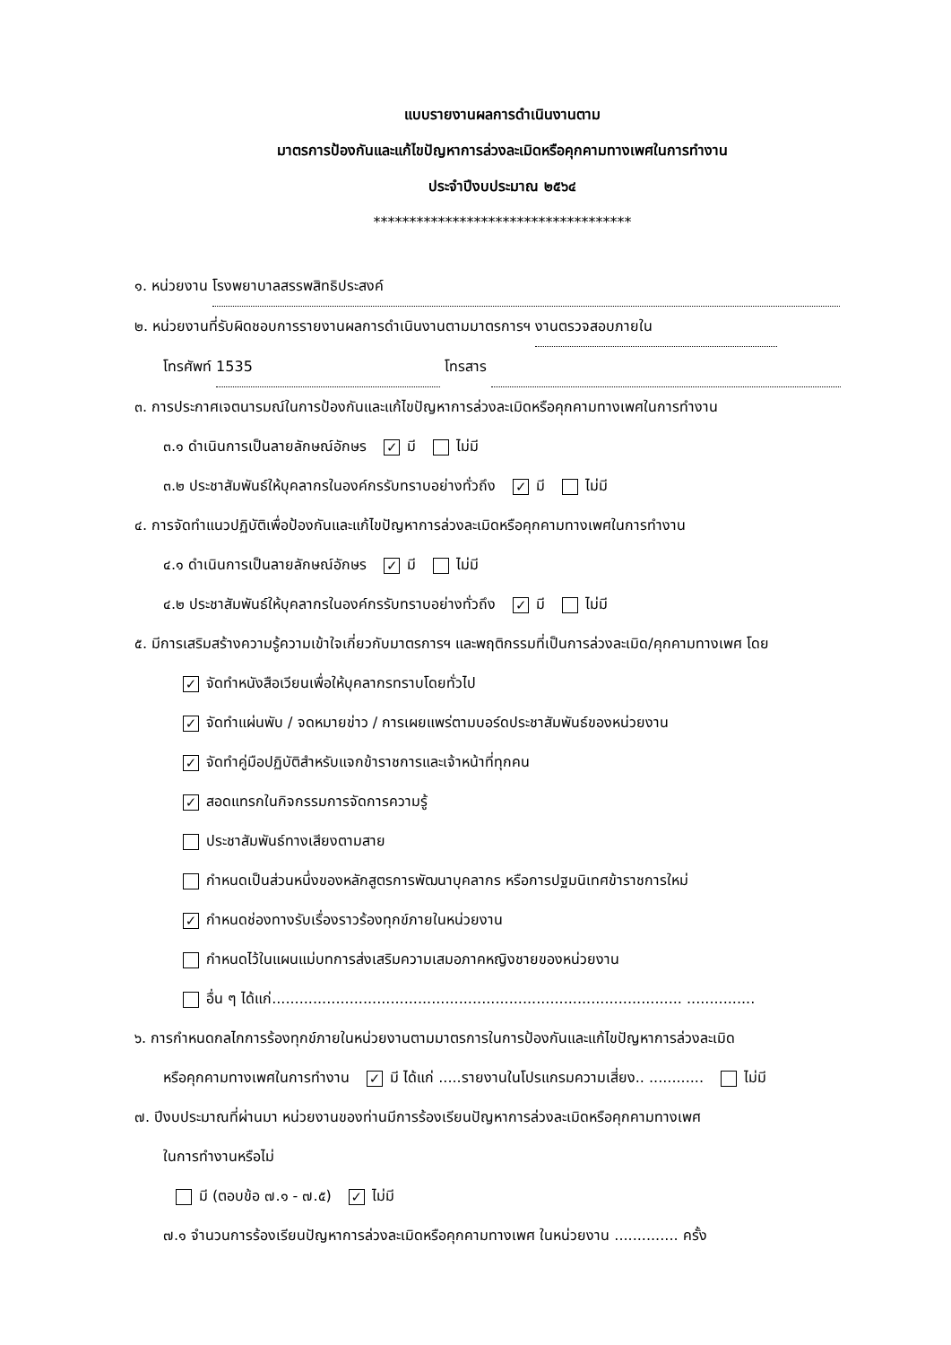แบบรายงานผลการดำเนินงานตาม
มาตรการป้องกันและแก้ไขปัญหาการล่วงละเมิดหรือคุกคามทางเพศในการทำงาน
ประจำปีงบประมาณ ๒๕๖๔
************************************
๑. หน่วยงาน โรงพยาบาลสรรพสิทธิประสงค์
๒. หน่วยงานที่รับผิดชอบการรายงานผลการดำเนินงานตามมาตรการฯ งานตรวจสอบภายใน
โทรศัพท์ 1535 โทรสาร
๓. การประกาศเจตนารมณ์ในการป้องกันและแก้ไขปัญหาการล่วงละเมิดหรือคุกคามทางเพศในการทำงาน
๓.๑ ดำเนินการเป็นลายลักษณ์อักษร ✓ มี ไม่มี
๓.๒ ประชาสัมพันธ์ให้บุคลากรในองค์กรรับทราบอย่างทั่วถึง ✓ มี ไม่มี
๔. การจัดทำแนวปฏิบัติเพื่อป้องกันและแก้ไขปัญหาการล่วงละเมิดหรือคุกคามทางเพศในการทำงาน
๔.๑ ดำเนินการเป็นลายลักษณ์อักษร ✓ มี ไม่มี
๔.๒ ประชาสัมพันธ์ให้บุคลากรในองค์กรรับทราบอย่างทั่วถึง ✓ มี ไม่มี
๕. มีการเสริมสร้างความรู้ความเข้าใจเกี่ยวกับมาตรการฯ และพฤติกรรมที่เป็นการล่วงละเมิด/คุกคามทางเพศ โดย
✓ จัดทำหนังสือเวียนเพื่อให้บุคลากรทราบโดยทั่วไป
✓ จัดทำแผ่นพับ / จดหมายข่าว / การเผยแพร่ตามบอร์ดประชาสัมพันธ์ของหน่วยงาน
✓ จัดทำคู่มือปฏิบัติสำหรับแจกข้าราชการและเจ้าหน้าที่ทุกคน
✓ สอดแทรกในกิจกรรมการจัดการความรู้
ประชาสัมพันธ์ทางเสียงตามสาย
กำหนดเป็นส่วนหนึ่งของหลักสูตรการพัฒนาบุคลากร หรือการปฐมนิเทศข้าราชการใหม่
✓ กำหนดช่องทางรับเรื่องราวร้องทุกข์ภายในหน่วยงาน
กำหนดไว้ในแผนแม่บทการส่งเสริมความเสมอภาคหญิงชายของหน่วยงาน
อื่น ๆ ได้แก่.......................................................................................... ...............
๖. การกำหนดกลไกการร้องทุกข์ภายในหน่วยงานตามมาตรการในการป้องกันและแก้ไขปัญหาการล่วงละเมิด
หรือคุกคามทางเพศในการทำงาน ✓ มี ได้แก่ .....รายงานในโปรแกรมความเสี่ยง.. ............ ไม่มี
๗. ปีงบประมาณที่ผ่านมา หน่วยงานของท่านมีการร้องเรียนปัญหาการล่วงละเมิดหรือคุกคามทางเพศ
ในการทำงานหรือไม่
มี (ตอบข้อ ๗.๑ - ๗.๕) ✓ ไม่มี
๗.๑ จำนวนการร้องเรียนปัญหาการล่วงละเมิดหรือคุกคามทางเพศ ในหน่วยงาน .............. ครั้ง